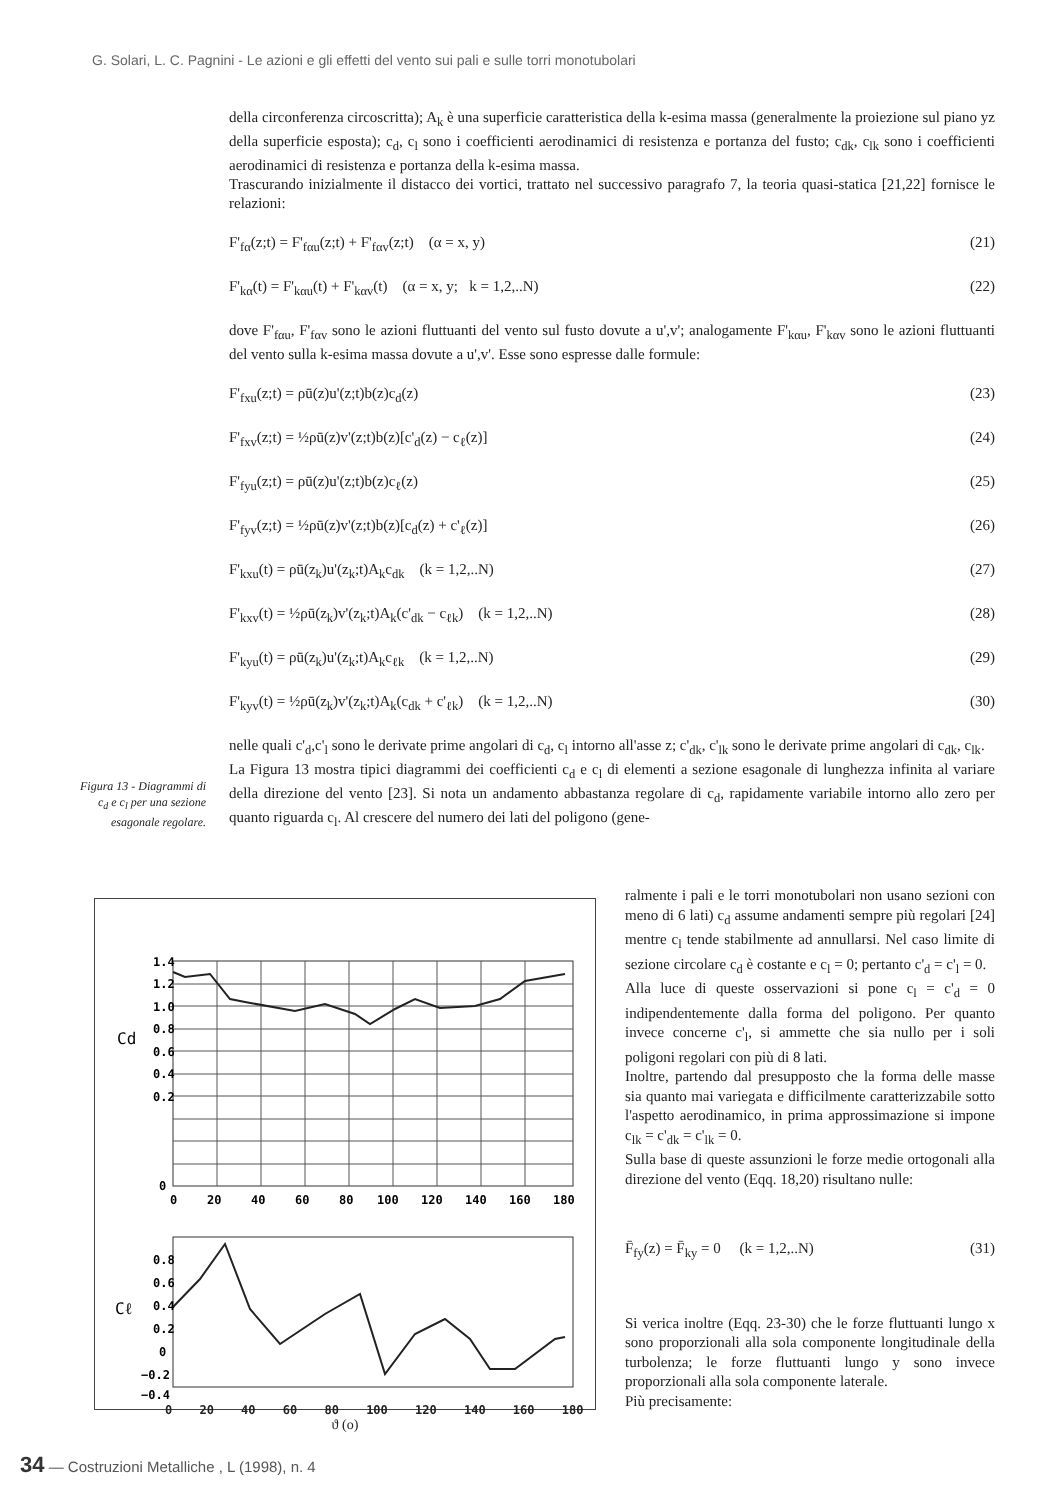G. Solari, L. C. Pagnini - Le azioni e gli effetti del vento sui pali e sulle torri monotubolari
della circonferenza circoscritta); A<sub>k</sub> è una superficie caratteristica della k-esima massa (generalmente la proiezione sul piano yz della superficie esposta); c<sub>d</sub>, c<sub>l</sub> sono i coefficienti aerodinamici di resistenza e portanza del fusto; c<sub>dk</sub>, c<sub>lk</sub> sono i coefficienti aerodinamici di resistenza e portanza della k-esima massa.
Trascurando inizialmente il distacco dei vortici, trattato nel successivo paragrafo 7, la teoria quasi-statica [21,22] fornisce le relazioni:
F'<sub>fα</sub>(z;t) = F'<sub>fαu</sub>(z;t) + F'<sub>fαv</sub>(z;t) (α = x, y) (21)
F'<sub>kα</sub>(t) = F'<sub>kαu</sub>(t) + F'<sub>kαv</sub>(t) (α = x, y; k = 1,2,..N) (22)
dove F'<sub>fαu</sub>, F'<sub>fαv</sub> sono le azioni fluttuanti del vento sul fusto dovute a u',v'; analogamente F'<sub>kαu</sub>, F'<sub>kαv</sub> sono le azioni fluttuanti del vento sulla k-esima massa dovute a u',v'. Esse sono espresse dalle formule:
F'<sub>fxu</sub>(z;t) = ρū(z)u'(z;t)b(z)c<sub>d</sub>(z) (23)
F'<sub>fxv</sub>(z;t) = ½ρū(z)v'(z;t)b(z)[c'<sub>d</sub>(z) − c<sub>ℓ</sub>(z)] (24)
F'<sub>fyu</sub>(z;t) = ρū(z)u'(z;t)b(z)c<sub>ℓ</sub>(z) (25)
F'<sub>fyv</sub>(z;t) = ½ρū(z)v'(z;t)b(z)[c<sub>d</sub>(z) + c'<sub>ℓ</sub>(z)] (26)
F'<sub>kxu</sub>(t) = ρū(z<sub>k</sub>)u'(z<sub>k</sub>;t)A<sub>k</sub>c<sub>dk</sub> (k = 1,2,..N) (27)
F'<sub>kxv</sub>(t) = ½ρū(z<sub>k</sub>)v'(z<sub>k</sub>;t)A<sub>k</sub>(c'<sub>dk</sub> − c<sub>ℓk</sub>) (k = 1,2,..N) (28)
F'<sub>kyu</sub>(t) = ρū(z<sub>k</sub>)u'(z<sub>k</sub>;t)A<sub>k</sub>c<sub>ℓk</sub> (k = 1,2,..N) (29)
F'<sub>kyv</sub>(t) = ½ρū(z<sub>k</sub>)v'(z<sub>k</sub>;t)A<sub>k</sub>(c<sub>dk</sub> + c'<sub>ℓk</sub>) (k = 1,2,..N) (30)
nelle quali c'<sub>d</sub>,c'<sub>l</sub> sono le derivate prime angolari di c<sub>d</sub>, c<sub>l</sub> intorno all'asse z; c'<sub>dk</sub>, c'<sub>lk</sub> sono le derivate prime angolari di c<sub>dk</sub>, c<sub>lk</sub>.
La Figura 13 mostra tipici diagrammi dei coefficienti c<sub>d</sub> e c<sub>l</sub> di elementi a sezione esagonale di lunghezza infinita al variare della direzione del vento [23]. Si nota un andamento abbastanza regolare di c<sub>d</sub>, rapidamente variabile intorno allo zero per quanto riguarda c<sub>l</sub>. Al crescere del numero dei lati del poligono (gene-
Figura 13 - Diagrammi di c<sub>d</sub> e c<sub>l</sub> per una sezione esagonale regolare.
1.4
1.2
1.0
0.8
0.6
0.4
0.2
0
Cd
0
20
40
60
80
100
120
140
160
180
0.8
0.6
0.4
0.2
0
−0.2
−0.4
Cℓ
0 20 40 60 80 100 120 140 160 180
ϑ (o)
ralmente i pali e le torri monotubolari non usano sezioni con meno di 6 lati) c<sub>d</sub> assume andamenti sempre più regolari [24] mentre c<sub>l</sub> tende stabilmente ad annullarsi. Nel caso limite di sezione circolare c<sub>d</sub> è costante e c<sub>l</sub> = 0; pertanto c'<sub>d</sub> = c'<sub>l</sub> = 0.
Alla luce di queste osservazioni si pone c<sub>l</sub> = c'<sub>d</sub> = 0 indipendentemente dalla forma del poligono. Per quanto invece concerne c'<sub>l</sub>, si ammette che sia nullo per i soli poligoni regolari con più di 8 lati.
Inoltre, partendo dal presupposto che la forma delle masse sia quanto mai variegata e difficilmente caratterizzabile sotto l'aspetto aerodinamico, in prima approssimazione si impone c<sub>lk</sub> = c'<sub>dk</sub> = c'<sub>lk</sub> = 0.
Sulla base di queste assunzioni le forze medie ortogonali alla direzione del vento (Eqq. 18,20) risultano nulle:
F̄<sub>fy</sub>(z) = F̄<sub>ky</sub> = 0 (k = 1,2,..N) (31)
Si verica inoltre (Eqq. 23-30) che le forze fluttuanti lungo x sono proporzionali alla sola componente longitudinale della turbolenza; le forze fluttuanti lungo y sono invece proporzionali alla sola componente laterale.
Più precisamente:
34 — Costruzioni Metalliche , L (1998), n. 4